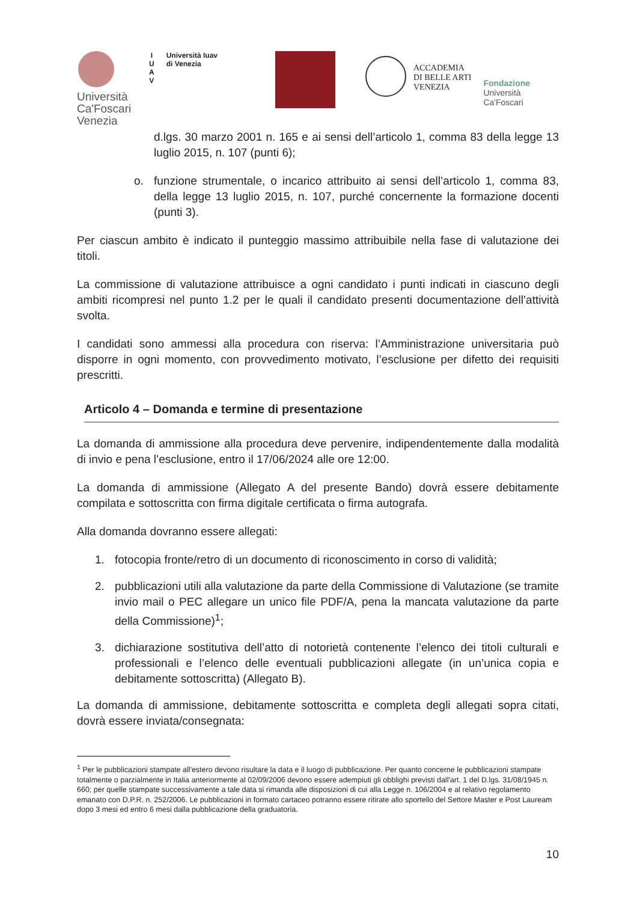Università Ca'Foscari Venezia
I
U
A
V
Università Iuav
di Venezia
ACCADEMIA
DI BELLE ARTI
VENEZIA
Fondazione
Università
Ca'Foscari
d.lgs. 30 marzo 2001 n. 165 e ai sensi dell’articolo 1, comma 83 della legge 13 luglio 2015, n. 107 (punti 6);
o. funzione strumentale, o incarico attribuito ai sensi dell’articolo 1, comma 83, della legge 13 luglio 2015, n. 107, purché concernente la formazione docenti (punti 3).
Per ciascun ambito è indicato il punteggio massimo attribuibile nella fase di valutazione dei titoli.
La commissione di valutazione attribuisce a ogni candidato i punti indicati in ciascuno degli ambiti ricompresi nel punto 1.2 per le quali il candidato presenti documentazione dell’attività svolta.
I candidati sono ammessi alla procedura con riserva: l’Amministrazione universitaria può disporre in ogni momento, con provvedimento motivato, l’esclusione per difetto dei requisiti prescritti.
Articolo 4 – Domanda e termine di presentazione
La domanda di ammissione alla procedura deve pervenire, indipendentemente dalla modalità di invio e pena l’esclusione, entro il 17/06/2024 alle ore 12:00.
La domanda di ammissione (Allegato A del presente Bando) dovrà essere debitamente compilata e sottoscritta con firma digitale certificata o firma autografa.
Alla domanda dovranno essere allegati:
1. fotocopia fronte/retro di un documento di riconoscimento in corso di validità;
2. pubblicazioni utili alla valutazione da parte della Commissione di Valutazione (se tramite invio mail o PEC allegare un unico file PDF/A, pena la mancata valutazione da parte della Commissione)<sup>1</sup>;
3. dichiarazione sostitutiva dell’atto di notorietà contenente l’elenco dei titoli culturali e professionali e l’elenco delle eventuali pubblicazioni allegate (in un’unica copia e debitamente sottoscritta) (Allegato B).
La domanda di ammissione, debitamente sottoscritta e completa degli allegati sopra citati, dovrà essere inviata/consegnata:
<sup>1</sup> Per le pubblicazioni stampate all'estero devono risultare la data e il luogo di pubblicazione. Per quanto concerne le pubblicazioni stampate totalmente o parzialmente in Italia anteriormente al 02/09/2006 devono essere adempiuti gli obblighi previsti dall'art. 1 del D.lgs. 31/08/1945 n. 660; per quelle stampate successivamente a tale data si rimanda alle disposizioni di cui alla Legge n. 106/2004 e al relativo regolamento emanato con D.P.R. n. 252/2006. Le pubblicazioni in formato cartaceo potranno essere ritirate allo sportello del Settore Master e Post Lauream dopo 3 mesi ed entro 6 mesi dalla pubblicazione della graduatoria.
10